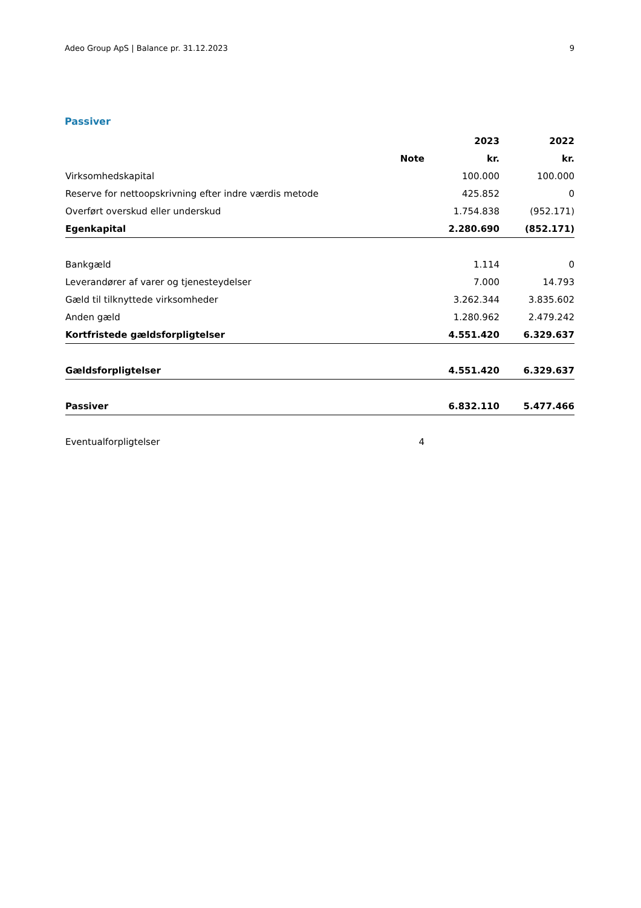Adeo Group ApS | Balance pr. 31.12.2023 9
Passiver
| | | 2023 | 2022 |
| --- | --- | --- | --- |
| | Note | kr. | kr. |
| Virksomhedskapital | | 100.000 | 100.000 |
| Reserve for nettoopskrivning efter indre værdis metode | | 425.852 | 0 |
| Overført overskud eller underskud | | 1.754.838 | (952.171) |
| Egenkapital | | 2.280.690 | (852.171) |
| Bankgæld | | 1.114 | 0 |
| Leverandører af varer og tjenesteydelser | | 7.000 | 14.793 |
| Gæld til tilknyttede virksomheder | | 3.262.344 | 3.835.602 |
| Anden gæld | | 1.280.962 | 2.479.242 |
| Kortfristede gældsforpligtelser | | 4.551.420 | 6.329.637 |
| Gældsforpligtelser | | 4.551.420 | 6.329.637 |
| Passiver | | 6.832.110 | 5.477.466 |
| Eventualforpligtelser | 4 | | |